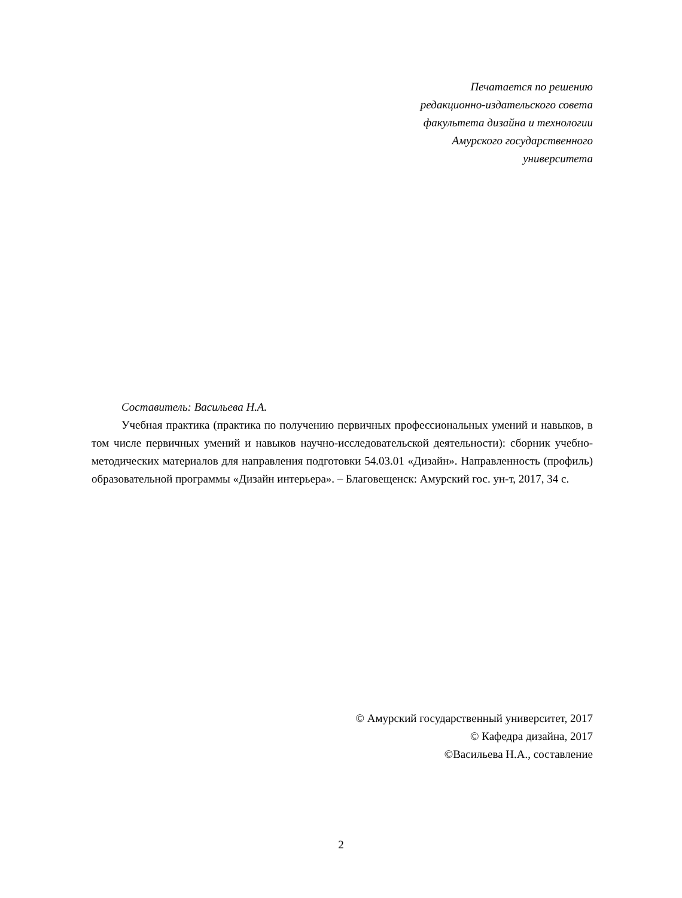Печатается по решению
редакционно-издательского совета
факультета дизайна и технологии
Амурского государственного
университета
Составитель: Васильева Н.А.
Учебная практика (практика по получению первичных профессиональных умений и навыков, в том числе первичных умений и навыков научно-исследовательской деятельности): сборник учебно-методических материалов для направления подготовки 54.03.01 «Дизайн». Направленность (профиль) образовательной программы «Дизайн интерьера». – Благовещенск: Амурский гос. ун-т, 2017, 34 с.
© Амурский государственный университет, 2017
© Кафедра дизайна, 2017
©Васильева Н.А., составление
2